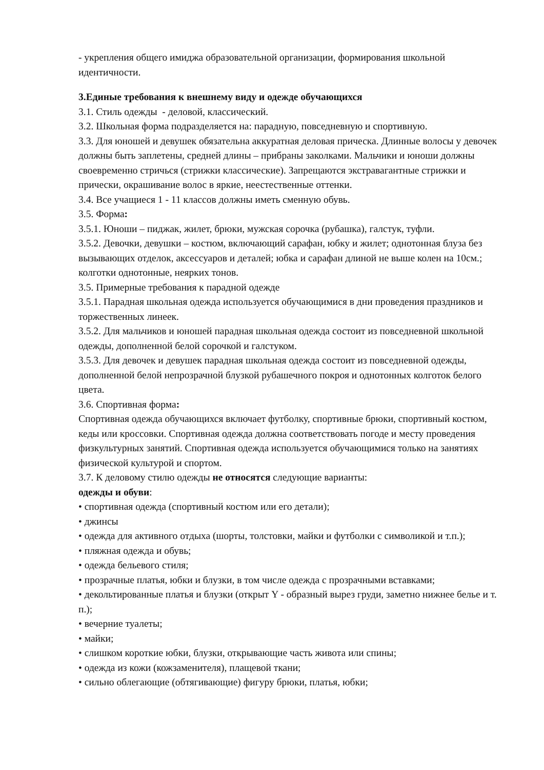- укрепления общего имиджа образовательной организации, формирования школьной идентичности.
3.Единые требования к внешнему виду и одежде обучающихся
3.1. Стиль одежды - деловой, классический.
3.2. Школьная форма подразделяется на: парадную, повседневную и спортивную.
3.3. Для юношей и девушек обязательна аккуратная деловая прическа. Длинные волосы у девочек должны быть заплетены, средней длины – прибраны заколками. Мальчики и юноши должны своевременно стричься (стрижки классические). Запрещаются экстравагантные стрижки и прически, окрашивание волос в яркие, неестественные оттенки.
3.4. Все учащиеся 1 - 11 классов должны иметь сменную обувь.
3.5. Форма:
3.5.1. Юноши – пиджак, жилет, брюки, мужская сорочка (рубашка), галстук, туфли.
3.5.2. Девочки, девушки – костюм, включающий сарафан, юбку и жилет; однотонная блуза без вызывающих отделок, аксессуаров и деталей; юбка и сарафан длиной не выше колен на 10см.; колготки однотонные, неярких тонов.
3.5. Примерные требования к парадной одежде
3.5.1. Парадная школьная одежда используется обучающимися в дни проведения праздников и торжественных линеек.
3.5.2. Для мальчиков и юношей парадная школьная одежда состоит из повседневной школьной одежды, дополненной белой сорочкой и галстуком.
3.5.3. Для девочек и девушек парадная школьная одежда состоит из повседневной одежды, дополненной белой непрозрачной блузкой рубашечного покроя и однотонных колготок белого цвета.
3.6. Спортивная форма:
Спортивная одежда обучающихся включает футболку, спортивные брюки, спортивный костюм, кеды или кроссовки. Спортивная одежда должна соответствовать погоде и месту проведения физкультурных занятий. Спортивная одежда используется обучающимися только на занятиях физической культурой и спортом.
3.7. К деловому стилю одежды не относятся следующие варианты:
одежды и обуви:
• спортивная одежда (спортивный костюм или его детали);
• джинсы
• одежда для активного отдыха (шорты, толстовки, майки и футболки с символикой и т.п.);
• пляжная одежда и обувь;
• одежда бельевого стиля;
• прозрачные платья, юбки и блузки, в том числе одежда с прозрачными вставками;
• декольтированные платья и блузки (открыт Y - образный вырез груди, заметно нижнее белье и т. п.);
• вечерние туалеты;
• майки;
• слишком короткие юбки, блузки, открывающие часть живота или спины;
• одежда из кожи (кожзаменителя), плащевой ткани;
• сильно облегающие (обтягивающие) фигуру брюки, платья, юбки;